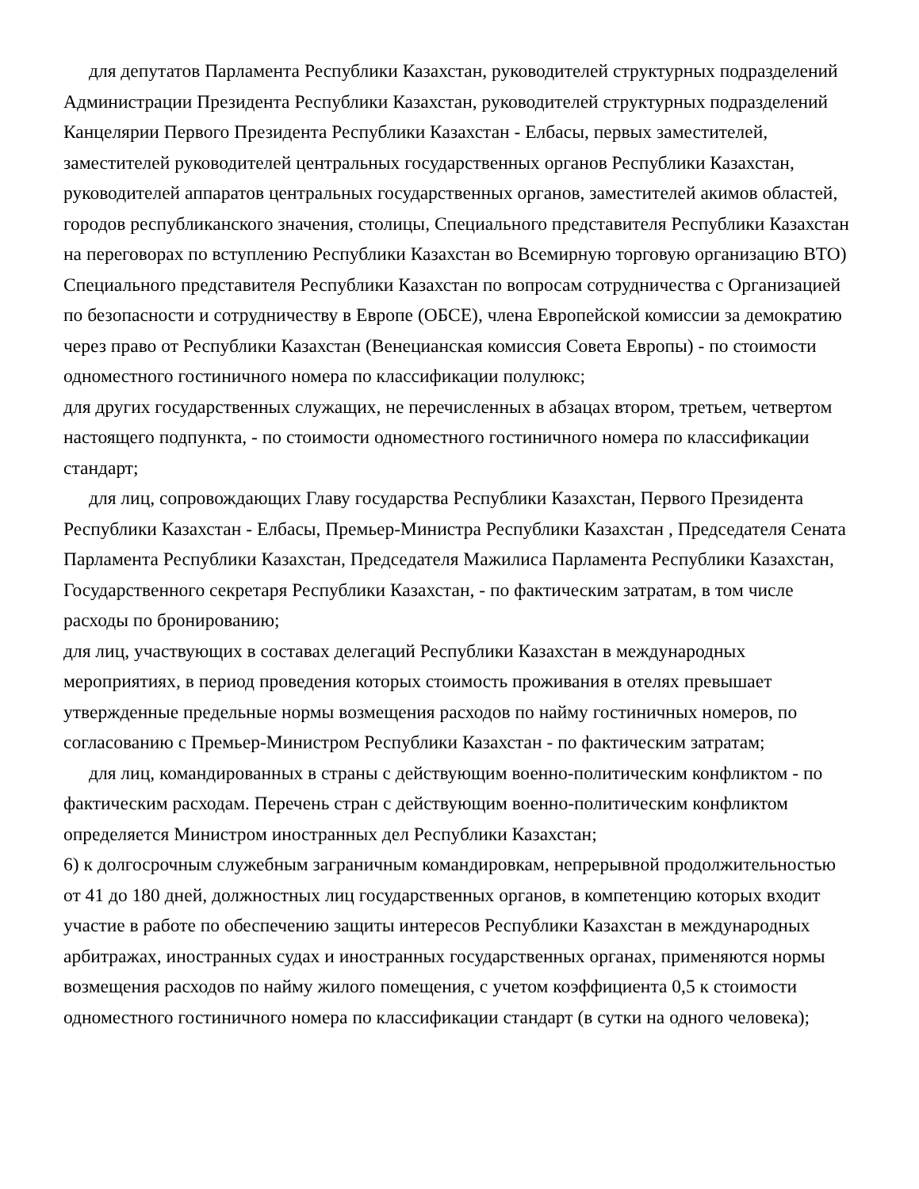для депутатов Парламента Республики Казахстан, руководителей структурных подразделений Администрации Президента Республики Казахстан, руководителей структурных подразделений Канцелярии Первого Президента Республики Казахстан - Елбасы, первых заместителей, заместителей руководителей центральных государственных органов Республики Казахстан, руководителей аппаратов центральных государственных органов, заместителей акимов областей, городов республиканского значения, столицы, Специального представителя Республики Казахстан на переговорах по вступлению Республики Казахстан во Всемирную торговую организацию ВТО) Специального представителя Республики Казахстан по вопросам сотрудничества с Организацией по безопасности и сотрудничеству в Европе (ОБСЕ), члена Европейской комиссии за демократию через право от Республики Казахстан (Венецианская комиссия Совета Европы) - по стоимости одноместного гостиничного номера по классификации полулюкс;
для других государственных служащих, не перечисленных в абзацах втором, третьем, четвертом настоящего подпункта, - по стоимости одноместного гостиничного номера по классификации стандарт;
для лиц, сопровождающих Главу государства Республики Казахстан, Первого Президента Республики Казахстан - Елбасы, Премьер-Министра Республики Казахстан , Председателя Сената Парламента Республики Казахстан, Председателя Мажилиса Парламента Республики Казахстан, Государственного секретаря Республики Казахстан, - по фактическим затратам, в том числе расходы по бронированию;
для лиц, участвующих в составах делегаций Республики Казахстан в международных мероприятиях, в период проведения которых стоимость проживания в отелях превышает утвержденные предельные нормы возмещения расходов по найму гостиничных номеров, по согласованию с Премьер-Министром Республики Казахстан - по фактическим затратам;
для лиц, командированных в страны с действующим военно-политическим конфликтом - по фактическим расходам. Перечень стран с действующим военно-политическим конфликтом определяется Министром иностранных дел Республики Казахстан;
6) к долгосрочным служебным заграничным командировкам, непрерывной продолжительностью от 41 до 180 дней, должностных лиц государственных органов, в компетенцию которых входит участие в работе по обеспечению защиты интересов Республики Казахстан в международных арбитражах, иностранных судах и иностранных государственных органах, применяются нормы возмещения расходов по найму жилого помещения, с учетом коэффициента 0,5 к стоимости одноместного гостиничного номера по классификации стандарт (в сутки на одного человека);